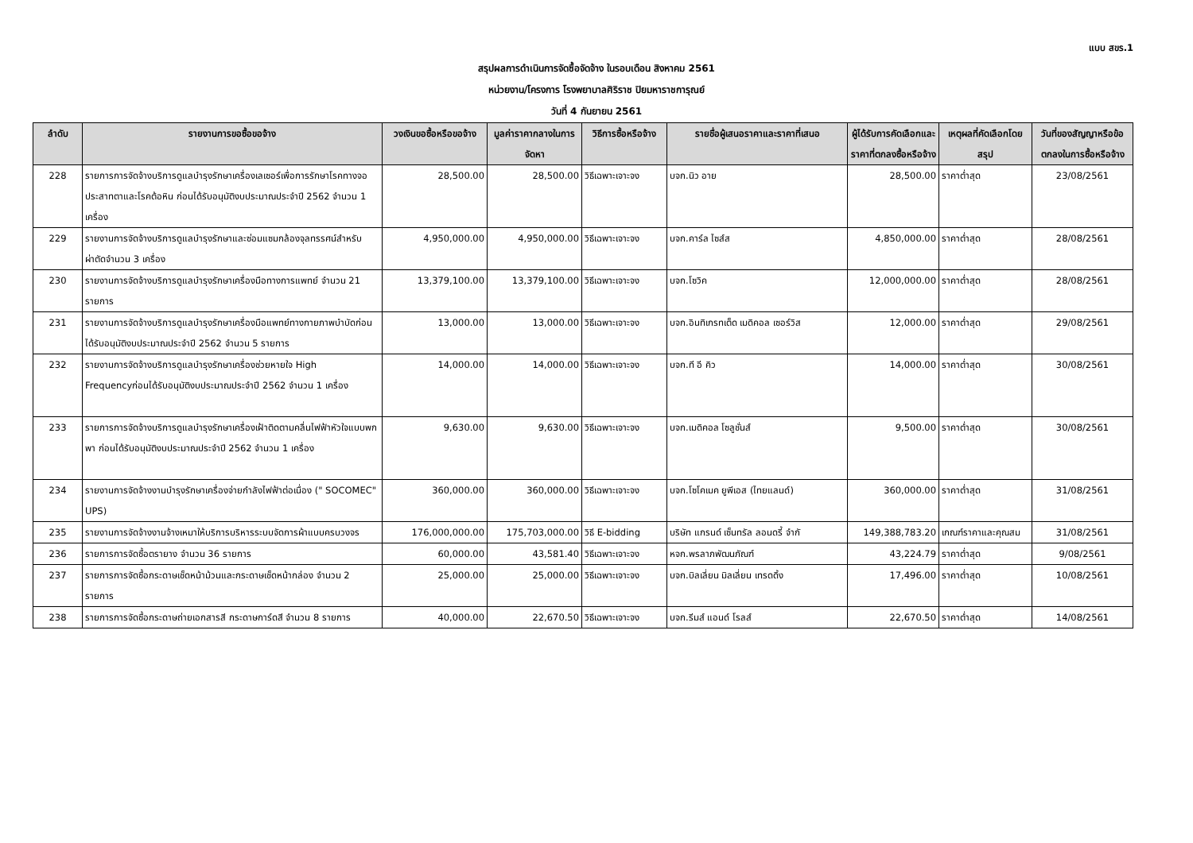แบบ สขร.1
สรุปผลการดำเนินการจัดซื้อจัดจ้าง ในรอบเดือน สิงหาคม 2561
หน่วยงาน/โครงการ โรงพยาบาลศิริราช ปิยมหาราชการุณย์
วันที่ 4 กันยายน 2561
| ลำดับ | รายงานการขอซื้อขอจ้าง | วงเงินขอซื้อหรือขอจ้าง | มูลค่าราคากลางในการจัดหา | วิธีการซื้อหรือจ้าง | รายชื่อผู้เสนอราคาและราคาที่เสนอ | ผู้ได้รับการคัดเลือกและราคาที่ตกลงซื้อหรือจ้าง | เหตุผลที่คัดเลือกโดยสรุป | วันที่ของสัญญาหรือข้อตกลงในการซื้อหรือจ้าง |
| --- | --- | --- | --- | --- | --- | --- | --- | --- |
| 228 | รายการการจัดจ้างบริการดูแลบำรุงรักษาเครื่องเลเซอร์เพื่อการรักษาโรคทางจอประสาทตาและโรคต้อหิน ก่อนได้รับอนุมัติงบประมาณประจำปี 2562 จำนวน 1 เครื่อง | 28,500.00 | 28,500.00 | วิธีเฉพาะเจาะจง | บจก.นิว อาย | 28,500.00 | ราคาต่ำสุด | 23/08/2561 |
| 229 | รายงานการจัดจ้างบริการดูแลบำรุงรักษาและซ่อมแซมกล้องจุลทรรศน์สำหรับผ่าตัดจำนวน 3 เครื่อง | 4,950,000.00 | 4,950,000.00 | วิธีเฉพาะเจาะจง | บจก.คาร์ล ไซส์ส | 4,850,000.00 | ราคาต่ำสุด | 28/08/2561 |
| 230 | รายงานการจัดจ้างบริการดูแลบำรุงรักษาเครื่องมือทางการแพทย์ จำนวน 21 รายการ | 13,379,100.00 | 13,379,100.00 | วิธีเฉพาะเจาะจง | บจก.โซวิค | 12,000,000.00 | ราคาต่ำสุด | 28/08/2561 |
| 231 | รายงานการจัดจ้างบริการดูแลบำรุงรักษาเครื่องมือแพทย์ทางกายภาพบำบัดก่อนได้รับอนุมัติงบประมาณประจำปี 2562 จำนวน 5 รายการ | 13,000.00 | 13,000.00 | วิธีเฉพาะเจาะจง | บจก.อินทิเกรทเต็ด เมดิคอล เซอร์วิส | 12,000.00 | ราคาต่ำสุด | 29/08/2561 |
| 232 | รายงานการจัดจ้างบริการดูแลบำรุงรักษาเครื่องช่วยหายใจ High Frequencyก่อนได้รับอนุมัติงบประมาณประจำปี 2562 จำนวน 1 เครื่อง | 14,000.00 | 14,000.00 | วิธีเฉพาะเจาะจง | บจก.ที อี คิว | 14,000.00 | ราคาต่ำสุด | 30/08/2561 |
| 233 | รายการการจัดจ้างบริการดูแลบำรุงรักษาเครื่องเฝ้าติดตามคลื่นไฟฟ้าหัวใจแบบพกพา ก่อนได้รับอนุมัติงบประมาณประจำปี 2562 จำนวน 1 เครื่อง | 9,630.00 | 9,630.00 | วิธีเฉพาะเจาะจง | บจก.เมดิคอล โซลูชั่นส์ | 9,500.00 | ราคาต่ำสุด | 30/08/2561 |
| 234 | รายงานการจัดจ้างงานบำรุงรักษาเครื่องจ่ายกำลังไฟฟ้าต่อเนื่อง (" SOCOMEC" UPS) | 360,000.00 | 360,000.00 | วิธีเฉพาะเจาะจง | บจก.โซโคเมค ยูพีเอส (ไทยแลนด์) | 360,000.00 | ราคาต่ำสุด | 31/08/2561 |
| 235 | รายงานการจัดจ้างงานจ้างเหมาให้บริการบริหารระบบจัดการผ้าแบบครบวงจร | 176,000,000.00 | 175,703,000.00 | วิธี E-bidding | บริษัท แกรนด์ เซ็นทรัล ลอนดรี้ จำกั | 149,388,783.20 | เกณฑ์ราคาและคุณสม | 31/08/2561 |
| 236 | รายการการจัดซื้อตรายาง จำนวน 36 รายการ | 60,000.00 | 43,581.40 | วิธีเฉพาะเจาะจง | หจก.พรลาภพัฒนภัณฑ์ | 43,224.79 | ราคาต่ำสุด | 9/08/2561 |
| 237 | รายการการจัดซื้อกระดาษเช็ดหน้าม้วนและกระดาษเช็ดหน้ากล่อง จำนวน 2 รายการ | 25,000.00 | 25,000.00 | วิธีเฉพาะเจาะจง | บจก.บิลเลี่ยน มิลเลี่ยน เทรดดิ้ง | 17,496.00 | ราคาต่ำสุด | 10/08/2561 |
| 238 | รายการการจัดซื้อกระดาษถ่ายเอกสารสี กระดาษการ์ดสี จำนวน 8 รายการ | 40,000.00 | 22,670.50 | วิธีเฉพาะเจาะจง | บจก.รีมส์ แอนด์ โรลส์ | 22,670.50 | ราคาต่ำสุด | 14/08/2561 |